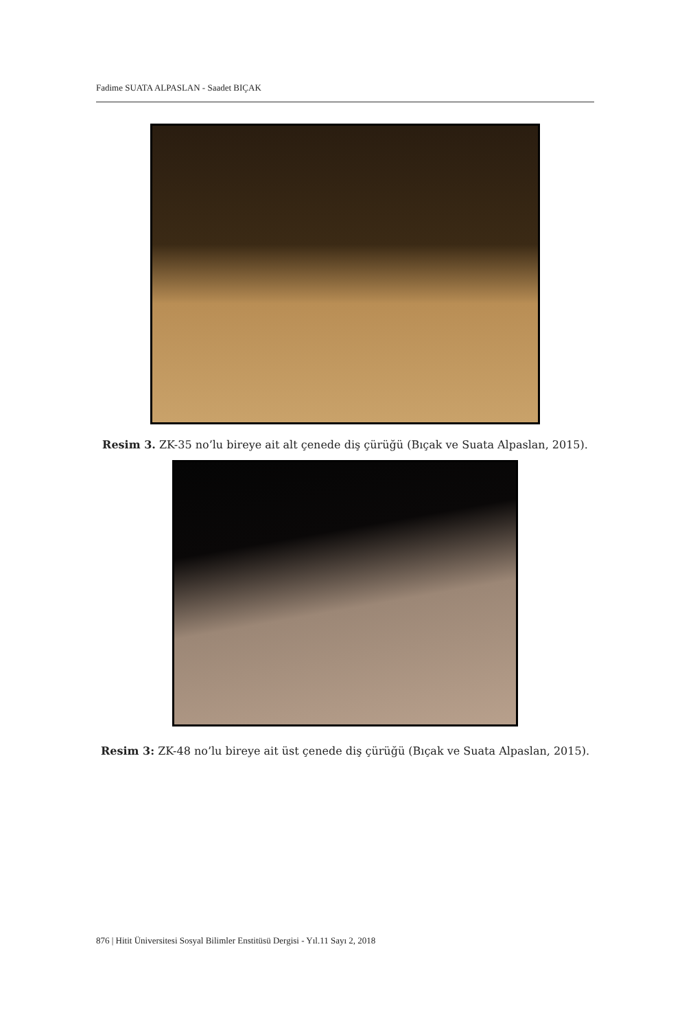Fadime SUATA ALPASLAN - Saadet BIÇAK
Resim 3. ZK-35 no’lu bireye ait alt çenede diş çürüğü (Bıçak ve Suata Alpaslan, 2015).
Resim 3: ZK-48 no’lu bireye ait üst çenede diş çürüğü (Bıçak ve Suata Alpaslan, 2015).
876 | Hitit Üniversitesi Sosyal Bilimler Enstitüsü Dergisi - Yıl.11 Sayı 2, 2018